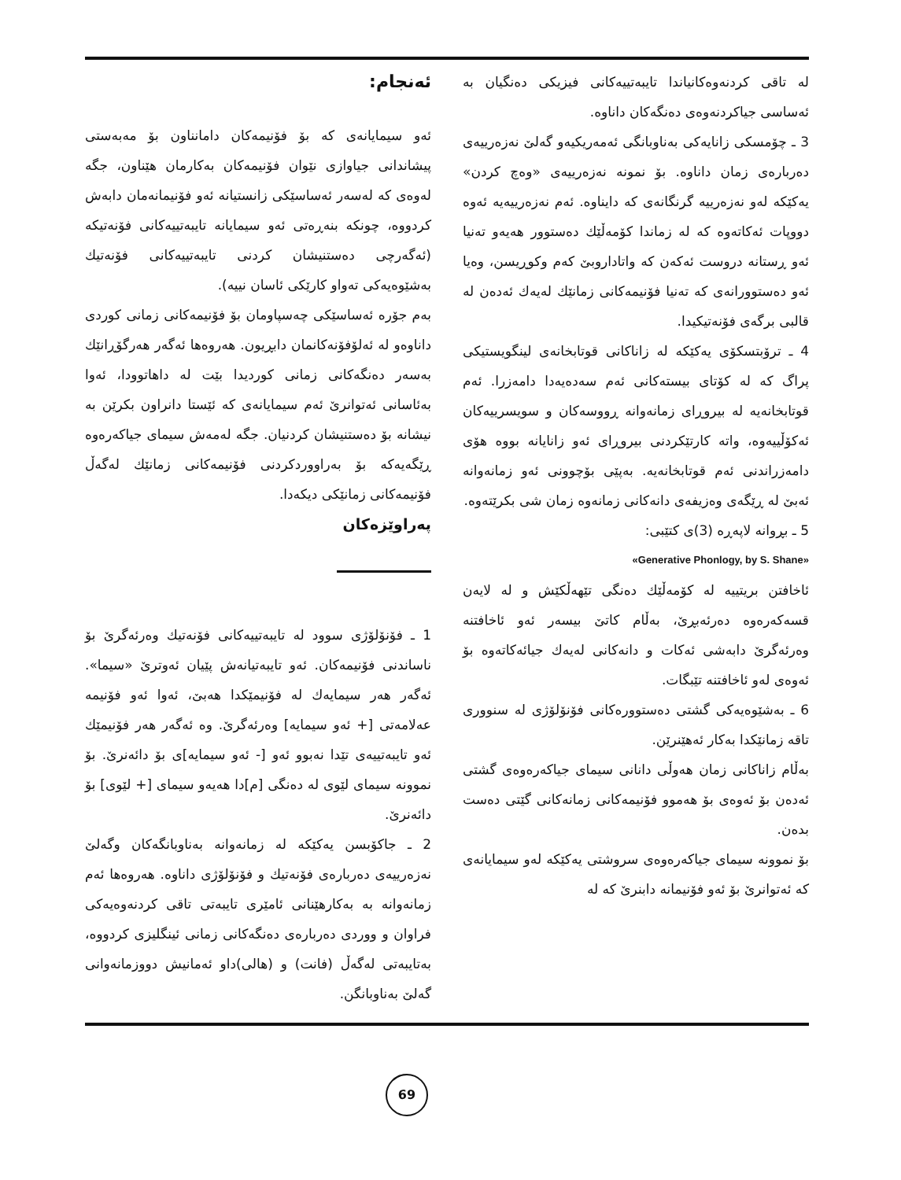ئەنجام:
ئەو سیمایانەی کە بۆ فۆنیمەکان دامانناون بۆ مەبەستی پیشاندانی جیاوازی نێوان فۆنیمەکان بەکارمان هێناون، جگە لەوەی کە لەسەر ئەساسێکی زانستیانە ئەو فۆنیمانەمان دابەش کردووە، چونکە بنەڕەتی ئەو سیمایانە تایبەتییەکانی فۆنەتیکە (ئەگەرچی دەستنیشان کردنی تایبەتییەکانی فۆنەتیك بەشێوەیەکی تەواو کارێکی ئاسان نییە).
بەم جۆرە ئەساسێکی چەسپاومان بۆ فۆنیمەکانی زمانی کوردی داناوەو لە ئەلۆفۆنەکانمان دابڕیون. هەروەها ئەگەر هەرگۆڕانێك بەسەر دەنگەکانی زمانی کوردیدا بێت لە داهاتوودا، ئەوا بەئاسانی ئەتوانرێ ئەم سیمایانەی کە ئێستا دانراون بکرێن بە نیشانە بۆ دەستنیشان کردنیان. جگە لەمەش سیمای جیاکەرەوە ڕێگەیەکە بۆ بەراووردکردنی فۆنیمەکانی زمانێك لەگەڵ فۆنیمەکانی زمانێکی دیکەدا.
پەراوێزەکان
1 ـ فۆنۆلۆژی سوود لە تایبەتییەکانی فۆنەتیك وەرئەگرێ بۆ ناساندنی فۆنیمەکان. ئەو تایبەتیانەش پێیان ئەوترێ «سیما». ئەگەر هەر سیمایەك لە فۆنیمێکدا هەبێ، ئەوا ئەو فۆنیمە عەلامەتی [+ ئەو سیمایە] وەرئەگرێ. وە ئەگەر هەر فۆنیمێك ئەو تایبەتییەی تێدا نەبوو ئەو [- ئەو سیمایە]ی بۆ دائەنرێ. بۆ نموونە سیمای لێوی لە دەنگی [م]دا هەیەو سیمای [+ لێوی] بۆ دائەنرێ.
2 ـ جاکۆبسن یەکێکە لە زمانەوانە بەناوبانگەکان وگەلێ نەزەرییەی دەربارەی فۆنەتیك و فۆنۆلۆژی داناوە. هەروەها ئەم زمانەوانە بە بەکارهێنانی ئامێری تایبەتی تاقی کردنەوەیەکی فراوان و ووردی دەربارەی دەنگەکانی زمانی ئینگلیزی کردووە، بەتایبەتی لەگەڵ (فانت) و (هالی)داو ئەمانیش دووزمانەوانی گەلێ بەناوبانگن.
لە تاقی کردنەوەکانیاندا تایبەتییەکانی فیزیکی دەنگیان بە ئەساسی جیاکردنەوەی دەنگەکان داناوە.
3 ـ چۆمسکی زانایەکی بەناوبانگی ئەمەریکیەو گەلێ نەزەرییەی دەربارەی زمان داناوە. بۆ نمونە نەزەرییەی «وەچ کردن» یەکێکە لەو نەزەرییە گرنگانەی کە دایناوە. ئەم نەزەرییەیە ئەوە دووپات ئەکاتەوە کە لە زماندا کۆمەڵێك دەستوور هەیەو تەنیا ئەو ڕستانە دروست ئەکەن کە واتاداروبێ کەم وکوڕیسن، وەیا ئەو دەستوورانەی کە تەنیا فۆنیمەکانی زمانێك لەیەك ئەدەن لە قالبی برگەی فۆنەتیکیدا.
4 ـ ترۆبتسکۆی یەکێکە لە زاناکانی قوتابخانەی لینگویستیکی پراگ کە لە کۆتای بیستەکانی ئەم سەدەیەدا دامەزرا. ئەم قوتابخانەیە لە بیروڕای زمانەوانە ڕووسەکان و سویسرییەکان ئەکۆڵییەوە، واتە کارتێکردنی بیروڕای ئەو زانایانە بووە هۆی دامەزراندنی ئەم قوتابخانەیە. بەپێی بۆچوونی ئەو زمانەوانە ئەبێ لە ڕێگەی وەزیفەی دانەکانی زمانەوە زمان شی بکرێتەوە.
5 ـ بڕوانە لاپەڕە (3)ی کتێبی:
«Generative Phonlogy, by S. Shane»
ئاخافتن بریتییە لە کۆمەڵێك دەنگی تێهەڵکێش و لە لایەن قسەکەرەوە دەرئەبڕێ، بەڵام کاتێ بیسەر ئەو ئاخافتنە وەرئەگرێ دابەشی ئەکات و دانەکانی لەیەك جیائەکاتەوە بۆ ئەوەی لەو ئاخافتنە تێبگات.
6 ـ بەشێوەیەکی گشتی دەستوورەکانی فۆنۆلۆژی لە سنووری تاقە زمانێکدا بەکار ئەهێنرێن.
بەڵام زاناکانی زمان هەوڵی دانانی سیمای جیاکەرەوەی گشتی ئەدەن بۆ ئەوەی بۆ هەموو فۆنیمەکانی زمانەکانی گێتی دەست بدەن.
بۆ نموونە سیمای جیاکەرەوەی سروشتی یەکێکە لەو سیمایانەی کە ئەتوانرێ بۆ ئەو فۆنیمانە دابنرێ کە لە
69